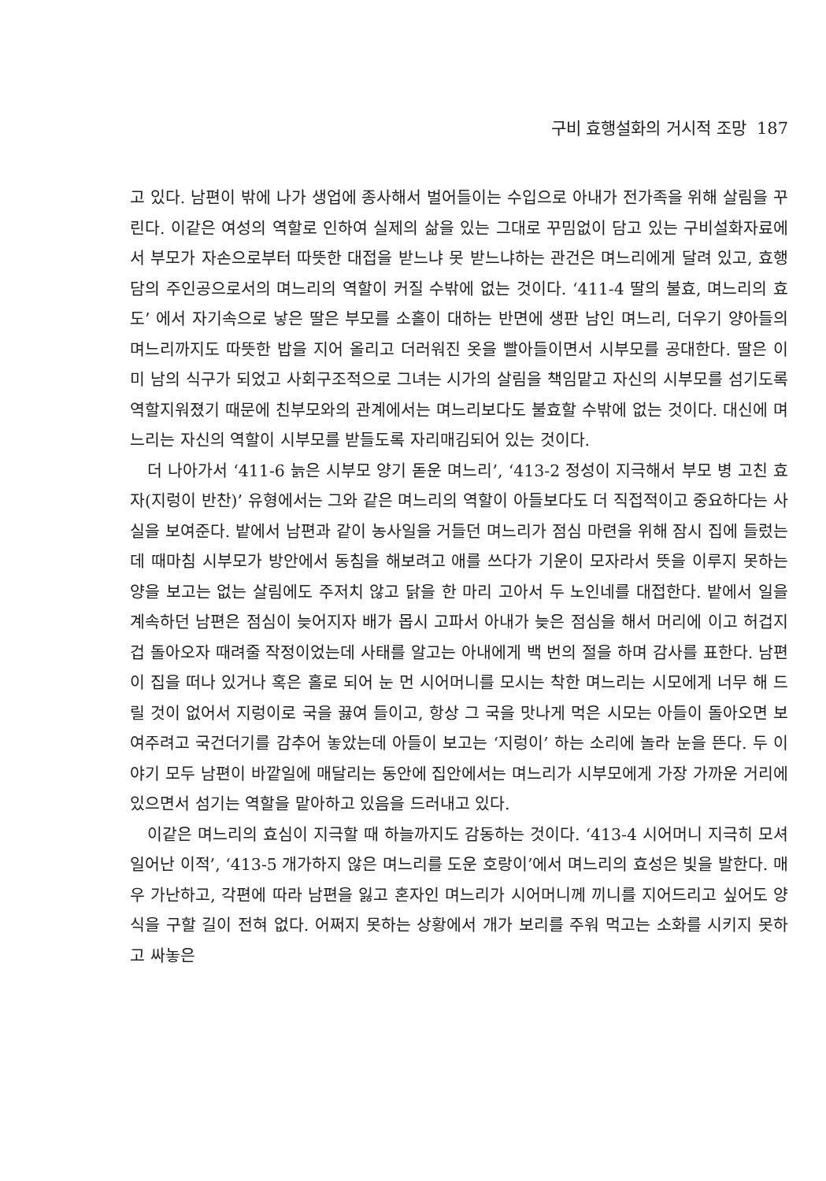구비 효행설화의 거시적 조망 187
고 있다. 남편이 밖에 나가 생업에 종사해서 벌어들이는 수입으로 아내가 전가족을 위해 살림을 꾸린다. 이같은 여성의 역할로 인하여 실제의 삶을 있는 그대로 꾸밈없이 담고 있는 구비설화자료에서 부모가 자손으로부터 따뜻한 대접을 받느냐 못 받느냐하는 관건은 며느리에게 달려 있고, 효행담의 주인공으로서의 며느리의 역할이 커질 수밖에 없는 것이다. ‘411-4 딸의 불효, 며느리의 효도’ 에서 자기속으로 낳은 딸은 부모를 소홀이 대하는 반면에 생판 남인 며느리, 더우기 양아들의 며느리까지도 따뜻한 밥을 지어 올리고 더러워진 옷을 빨아들이면서 시부모를 공대한다. 딸은 이미 남의 식구가 되었고 사회구조적으로 그녀는 시가의 살림을 책임맡고 자신의 시부모를 섬기도록 역할지워졌기 때문에 친부모와의 관계에서는 며느리보다도 불효할 수밖에 없는 것이다. 대신에 며느리는 자신의 역할이 시부모를 받들도록 자리매김되어 있는 것이다.
더 나아가서 ‘411-6 늙은 시부모 양기 돋운 며느리’, ‘413-2 정성이 지극해서 부모 병 고친 효자(지렁이 반찬)’ 유형에서는 그와 같은 며느리의 역할이 아들보다도 더 직접적이고 중요하다는 사실을 보여준다. 밭에서 남편과 같이 농사일을 거들던 며느리가 점심 마련을 위해 잠시 집에 들렀는데 때마침 시부모가 방안에서 동침을 해보려고 애를 쓰다가 기운이 모자라서 뜻을 이루지 못하는 양을 보고는 없는 살림에도 주저치 않고 닭을 한 마리 고아서 두 노인네를 대접한다. 밭에서 일을 계속하던 남편은 점심이 늦어지자 배가 몹시 고파서 아내가 늦은 점심을 해서 머리에 이고 허겁지겁 돌아오자 때려줄 작정이었는데 사태를 알고는 아내에게 백 번의 절을 하며 감사를 표한다. 남편이 집을 떠나 있거나 혹은 홀로 되어 눈 먼 시어머니를 모시는 착한 며느리는 시모에게 너무 해 드릴 것이 없어서 지렁이로 국을 끓여 들이고, 항상 그 국을 맛나게 먹은 시모는 아들이 돌아오면 보여주려고 국건더기를 감추어 놓았는데 아들이 보고는 ‘지렁이’ 하는 소리에 놀라 눈을 뜬다. 두 이야기 모두 남편이 바깥일에 매달리는 동안에 집안에서는 며느리가 시부모에게 가장 가까운 거리에 있으면서 섬기는 역할을 맡아하고 있음을 드러내고 있다.
이같은 며느리의 효심이 지극할 때 하늘까지도 감동하는 것이다. ‘413-4 시어머니 지극히 모셔 일어난 이적’, ‘413-5 개가하지 않은 며느리를 도운 호랑이’에서 며느리의 효성은 빛을 발한다. 매우 가난하고, 각편에 따라 남편을 잃고 혼자인 며느리가 시어머니께 끼니를 지어드리고 싶어도 양식을 구할 길이 전혀 없다. 어쩌지 못하는 상황에서 개가 보리를 주워 먹고는 소화를 시키지 못하고 싸놓은